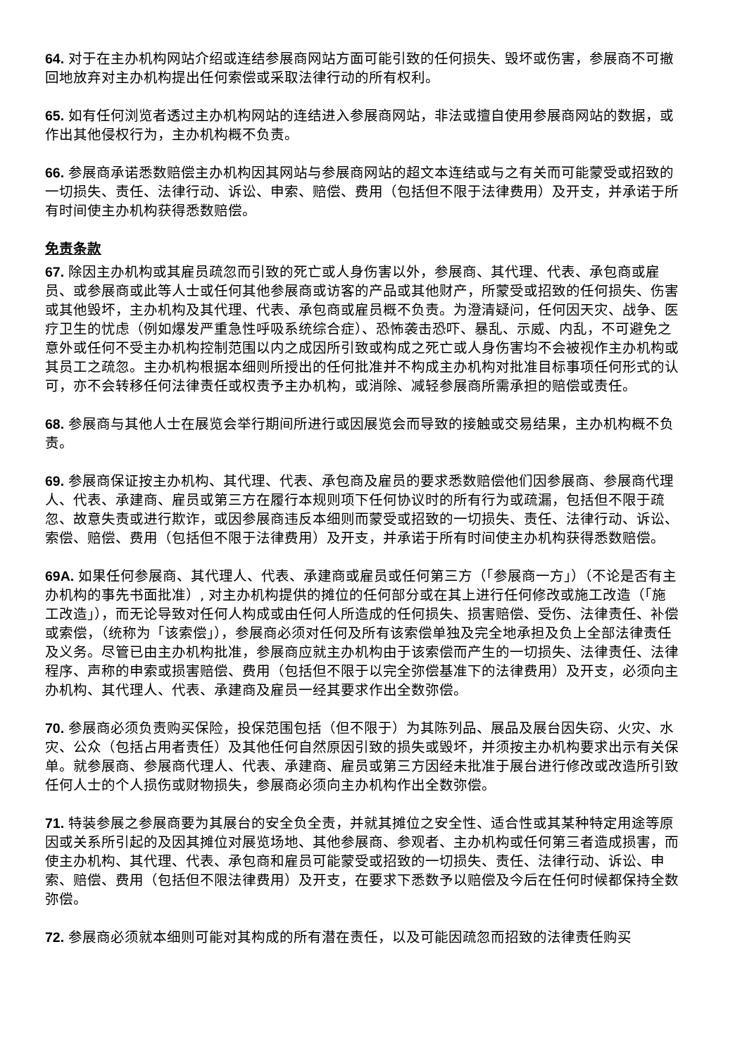64. 对于在主办机构网站介绍或连结参展商网站方面可能引致的任何损失、毁坏或伤害，参展商不可撤回地放弃对主办机构提出任何索偿或采取法律行动的所有权利。
65. 如有任何浏览者透过主办机构网站的连结进入参展商网站，非法或擅自使用参展商网站的数据，或作出其他侵权行为，主办机构概不负责。
66. 参展商承诺悉数赔偿主办机构因其网站与参展商网站的超文本连结或与之有关而可能蒙受或招致的一切损失、责任、法律行动、诉讼、申索、赔偿、费用（包括但不限于法律费用）及开支，并承诺于所有时间使主办机构获得悉数赔偿。
免责条款
67. 除因主办机构或其雇员疏忽而引致的死亡或人身伤害以外，参展商、其代理、代表、承包商或雇员、或参展商或此等人士或任何其他参展商或访客的产品或其他财产，所蒙受或招致的任何损失、伤害或其他毁坏，主办机构及其代理、代表、承包商或雇员概不负责。为澄清疑问，任何因天灾、战争、医疗卫生的忧虑（例如爆发严重急性呼吸系统综合症）、恐怖袭击恐吓、暴乱、示威、内乱，不可避免之意外或任何不受主办机构控制范围以内之成因所引致或构成之死亡或人身伤害均不会被视作主办机构或其员工之疏忽。主办机构根据本细则所授出的任何批准并不构成主办机构对批准目标事项任何形式的认可，亦不会转移任何法律责任或权责予主办机构，或消除、减轻参展商所需承担的赔偿或责任。
68. 参展商与其他人士在展览会举行期间所进行或因展览会而导致的接触或交易结果，主办机构概不负责。
69. 参展商保证按主办机构、其代理、代表、承包商及雇员的要求悉数赔偿他们因参展商、参展商代理人、代表、承建商、雇员或第三方在履行本规则项下任何协议时的所有行为或疏漏，包括但不限于疏忽、故意失责或进行欺诈，或因参展商违反本细则而蒙受或招致的一切损失、责任、法律行动、诉讼、索偿、赔偿、费用（包括但不限于法律费用）及开支，并承诺于所有时间使主办机构获得悉数赔偿。
69A. 如果任何参展商、其代理人、代表、承建商或雇员或任何第三方（「参展商一方」）（不论是否有主办机构的事先书面批准）, 对主办机构提供的摊位的任何部分或在其上进行任何修改或施工改造（「施工改造」），而无论导致对任何人构成或由任何人所造成的任何损失、损害赔偿、受伤、法律责任、补偿或索偿，（统称为「该索偿」），参展商必须对任何及所有该索偿单独及完全地承担及负上全部法律责任及义务。尽管已由主办机构批准，参展商应就主办机构由于该索偿而产生的一切损失、法律责任、法律程序、声称的申索或损害赔偿、费用（包括但不限于以完全弥偿基准下的法律费用）及开支，必须向主办机构、其代理人、代表、承建商及雇员一经其要求作出全数弥偿。
70. 参展商必须负责购买保险，投保范围包括（但不限于）为其陈列品、展品及展台因失窃、火灾、水灾、公众（包括占用者责任）及其他任何自然原因引致的损失或毁坏，并须按主办机构要求出示有关保单。就参展商、参展商代理人、代表、承建商、雇员或第三方因经未批准于展台进行修改或改造所引致任何人士的个人损伤或财物损失，参展商必须向主办机构作出全数弥偿。
71. 特装参展之参展商要为其展台的安全负全责，并就其摊位之安全性、适合性或其某种特定用途等原因或关系所引起的及因其摊位对展览场地、其他参展商、参观者、主办机构或任何第三者造成损害，而使主办机构、其代理、代表、承包商和雇员可能蒙受或招致的一切损失、责任、法律行动、诉讼、申索、赔偿、费用（包括但不限法律费用）及开支，在要求下悉数予以赔偿及今后在任何时候都保持全数弥偿。
72. 参展商必须就本细则可能对其构成的所有潜在责任，以及可能因疏忽而招致的法律责任购买